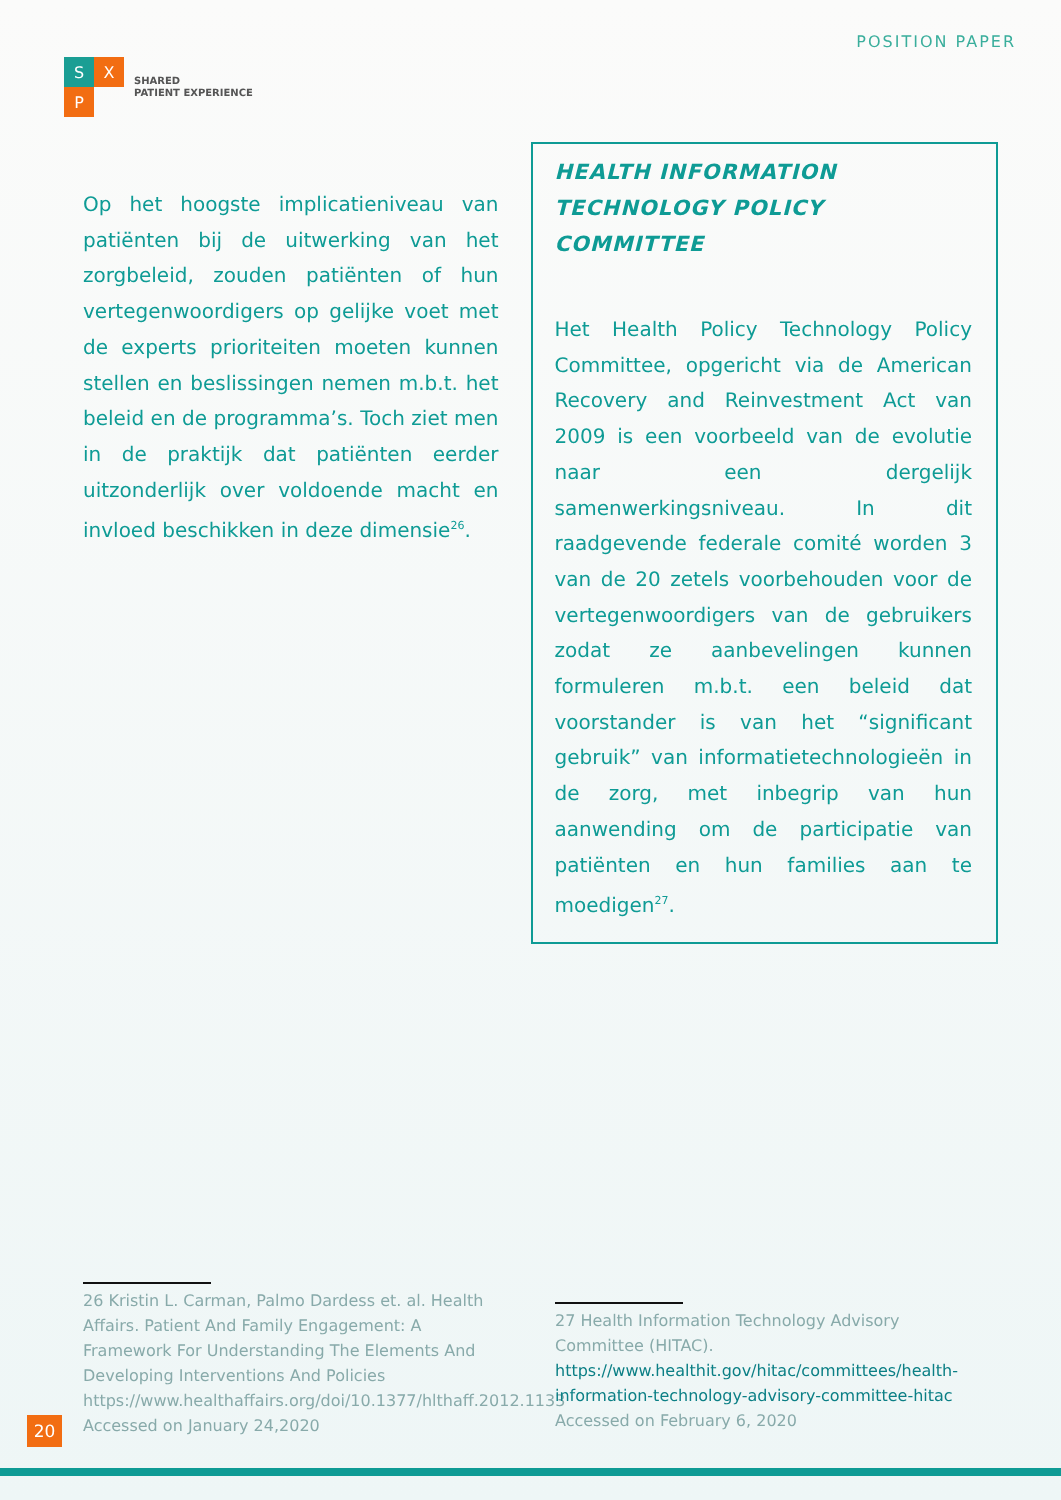S
X
P
SHARED
PATIENT EXPERIENCE
POSITION PAPER
Op het hoogste implicatieniveau van patiënten bij de uitwerking van het zorgbeleid, zouden patiënten of hun vertegenwoordigers op gelijke voet met de experts prioriteiten moeten kunnen stellen en beslissingen nemen m.b.t. het beleid en de programma’s. Toch ziet men in de praktijk dat patiënten eerder uitzonderlijk over voldoende macht en invloed beschikken in deze dimensie<sup>26</sup>.
HEALTH INFORMATION TECHNOLOGY POLICY COMMITTEE
Het Health Policy Technology Policy Committee, opgericht via de American Recovery and Reinvestment Act van 2009 is een voorbeeld van de evolutie naar een dergelijk samenwerkingsniveau. In dit raadgevende federale comité worden 3 van de 20 zetels voorbehouden voor de vertegenwoordigers van de gebruikers zodat ze aanbevelingen kunnen formuleren m.b.t. een beleid dat voorstander is van het “significant gebruik” van informatietechnologieën in de zorg, met inbegrip van hun aanwending om de participatie van patiënten en hun families aan te moedigen<sup>27</sup>.
26 Kristin L. Carman, Palmo Dardess et. al. Health Affairs. Patient And Family Engagement: A Framework For Understanding The Elements And Developing Interventions And Policies https://www.healthaffairs.org/doi/10.1377/hlthaff.2012.1133 Accessed on January 24,2020
27 Health Information Technology Advisory Committee (HITAC). https://www.healthit.gov/hitac/committees/health-information-technology-advisory-committee-hitac Accessed on February 6, 2020
20